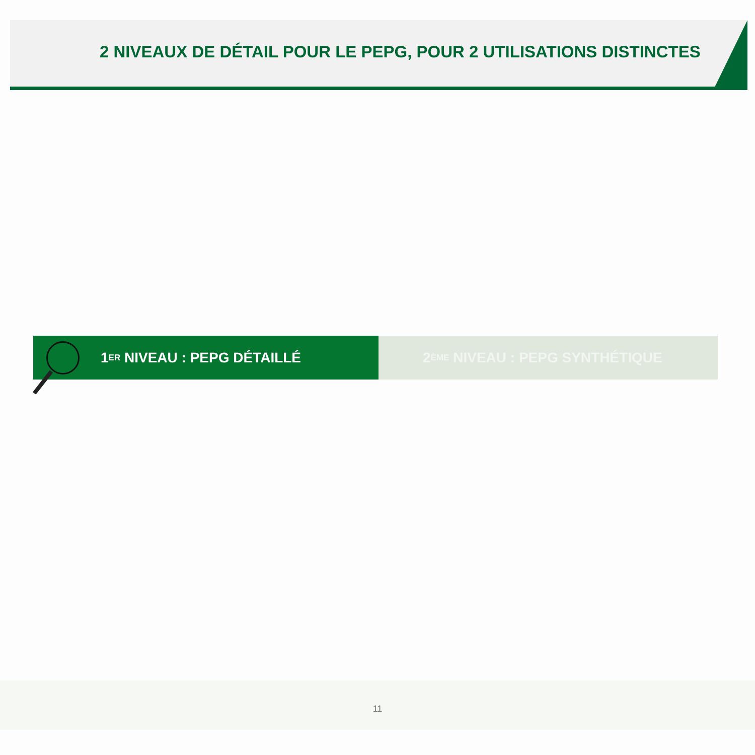2 NIVEAUX DE DÉTAIL POUR LE PEPG, POUR 2 UTILISATIONS DISTINCTES
1<sup>ER</sup> NIVEAU : PEPG DÉTAILLÉ 2<sup>ÈME</sup> NIVEAU : PEPG SYNTHÉTIQUE
11